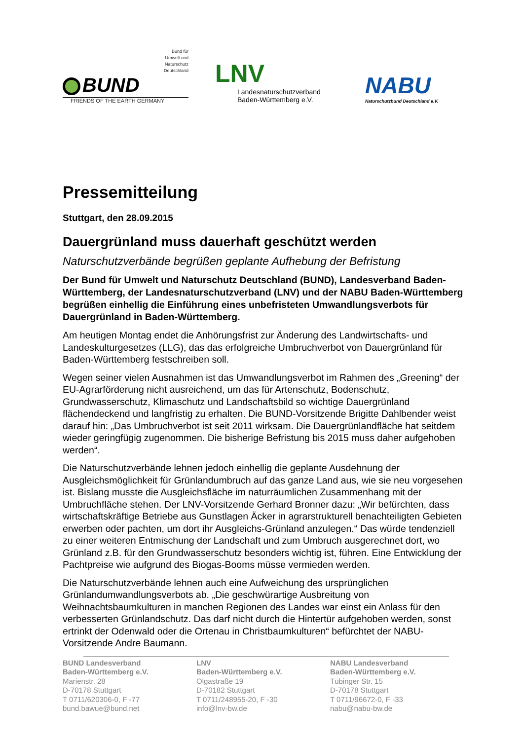Bund für
Umwelt und
Naturschutz
Deutschland
BUND
FRIENDS OF THE EARTH GERMANY
LNV
Landesnaturschutzverband
Baden-Württemberg e.V.
NABU
Naturschutzbund Deutschland e.V.
Pressemitteilung
Stuttgart, den 28.09.2015
Dauergrünland muss dauerhaft geschützt werden
Naturschutzverbände begrüßen geplante Aufhebung der Befristung
Der Bund für Umwelt und Naturschutz Deutschland (BUND), Landesverband Baden-Württemberg, der Landesnaturschutzverband (LNV) und der NABU Baden-Württemberg begrüßen einhellig die Einführung eines unbefristeten Umwandlungsverbots für Dauergrünland in Baden-Württemberg.
Am heutigen Montag endet die Anhörungsfrist zur Änderung des Landwirtschafts- und Landeskulturgesetzes (LLG), das das erfolgreiche Umbruchverbot von Dauergrünland für Baden-Württemberg festschreiben soll.
Wegen seiner vielen Ausnahmen ist das Umwandlungsverbot im Rahmen des „Greening“ der EU-Agrarförderung nicht ausreichend, um das für Artenschutz, Bodenschutz, Grundwasserschutz, Klimaschutz und Landschaftsbild so wichtige Dauergrünland flächendeckend und langfristig zu erhalten. Die BUND-Vorsitzende Brigitte Dahlbender weist darauf hin: „Das Umbruchverbot ist seit 2011 wirksam. Die Dauergrünlandfläche hat seitdem wieder geringfügig zugenommen. Die bisherige Befristung bis 2015 muss daher aufgehoben werden“.
Die Naturschutzverbände lehnen jedoch einhellig die geplante Ausdehnung der Ausgleichsmöglichkeit für Grünlandumbruch auf das ganze Land aus, wie sie neu vorgesehen ist. Bislang musste die Ausgleichsfläche im naturräumlichen Zusammenhang mit der Umbruchfläche stehen. Der LNV-Vorsitzende Gerhard Bronner dazu: „Wir befürchten, dass wirtschaftskräftige Betriebe aus Gunstlagen Äcker in agrarstrukturell benachteiligten Gebieten erwerben oder pachten, um dort ihr Ausgleichs-Grünland anzulegen.“ Das würde tendenziell zu einer weiteren Entmischung der Landschaft und zum Umbruch ausgerechnet dort, wo Grünland z.B. für den Grundwasserschutz besonders wichtig ist, führen. Eine Entwicklung der Pachtpreise wie aufgrund des Biogas-Booms müsse vermieden werden.
Die Naturschutzverbände lehnen auch eine Aufweichung des ursprünglichen Grünlandumwandlungsverbots ab. „Die geschwürartige Ausbreitung von Weihnachtsbaumkulturen in manchen Regionen des Landes war einst ein Anlass für den verbesserten Grünlandschutz. Das darf nicht durch die Hintertür aufgehoben werden, sonst ertrinkt der Odenwald oder die Ortenau in Christbaumkulturen“ befürchtet der NABU-Vorsitzende Andre Baumann.
BUND Landesverband
Baden-Württemberg e.V.
Marienstr. 28
D-70178 Stuttgart
T 0711/620306-0, F -77
bund.bawue@bund.net
LNV
Baden-Württemberg e.V.
Olgastraße 19
D-70182 Stuttgart
T 0711/248955-20, F -30
info@lnv-bw.de
NABU Landesverband
Baden-Württemberg e.V.
Tübinger Str. 15
D-70178 Stuttgart
T 0711/96672-0, F -33
nabu@nabu-bw.de